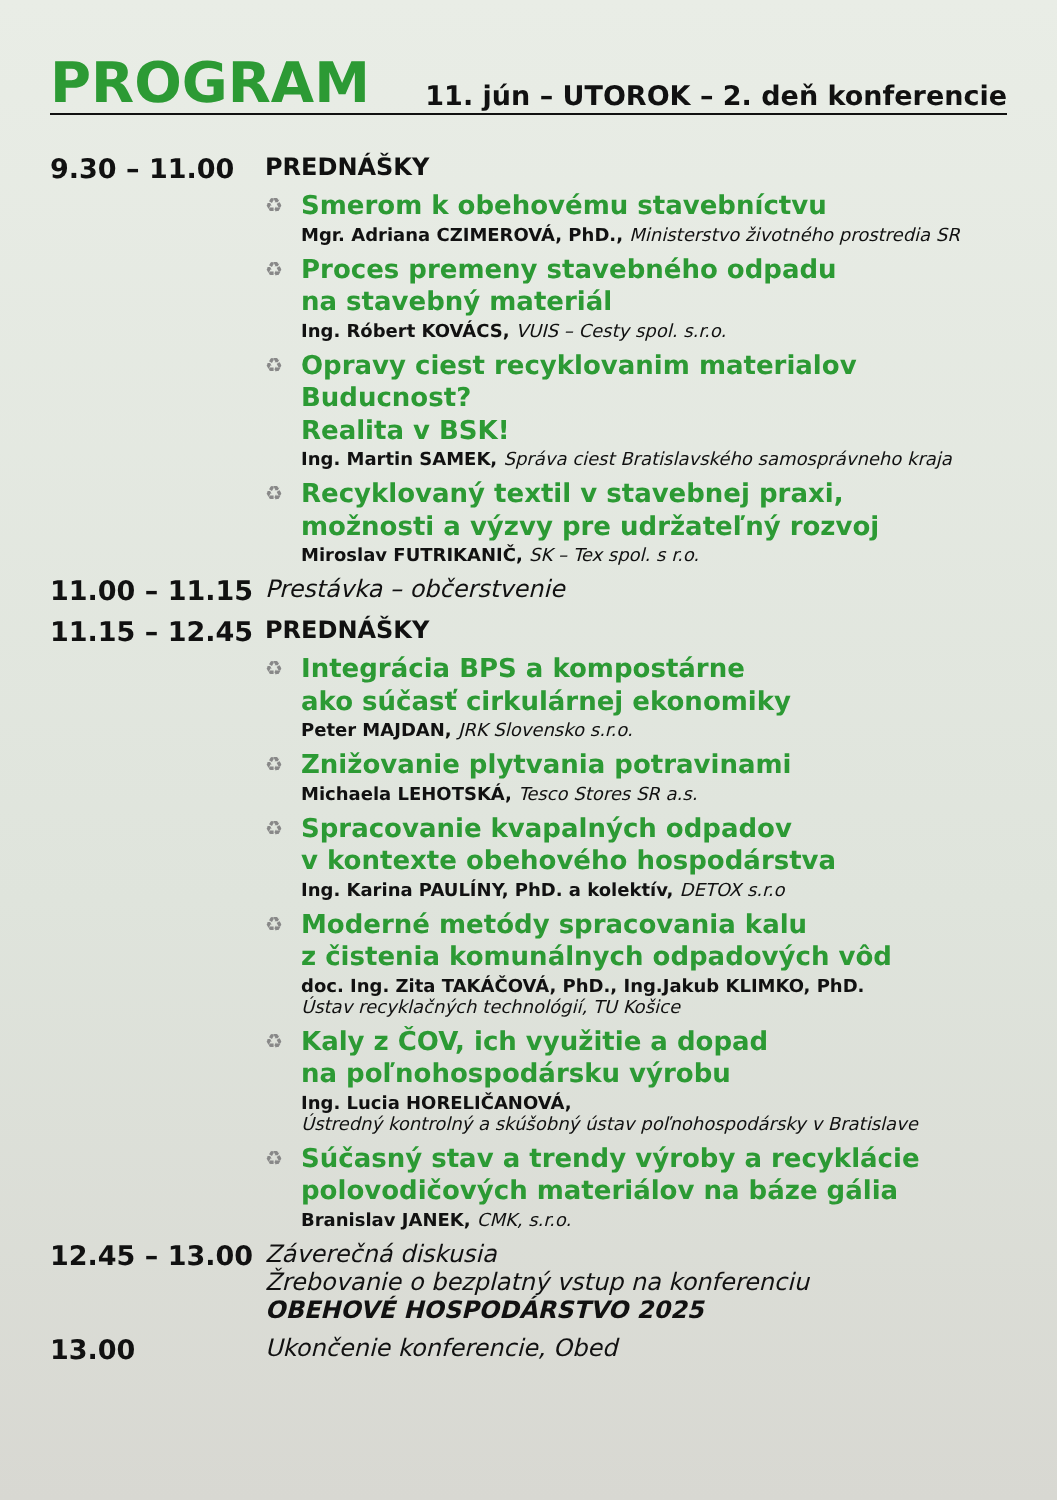PROGRAM
11. jún – UTOROK – 2. deň konferencie
9.30 – 11.00 PREDNÁŠKY
♻
Smerom k obehovému stavebníctvu
Mgr. Adriana CZIMEROVÁ, PhD., Ministerstvo životného prostredia SR
♻
Proces premeny stavebného odpadu
na stavebný materiál
Ing. Róbert KOVÁCS, VUIS – Cesty spol. s.r.o.
♻
Opravy ciest recyklovanim materialov Buducnost?
Realita v BSK!
Ing. Martin SAMEK, Správa ciest Bratislavského samosprávneho kraja
♻
Recyklovaný textil v stavebnej praxi,
možnosti a výzvy pre udržateľný rozvoj
Miroslav FUTRIKANIČ, SK – Tex spol. s r.o.
11.00 – 11.15 Prestávka – občerstvenie
11.15 – 12.45 PREDNÁŠKY
♻
Integrácia BPS a kompostárne
ako súčasť cirkulárnej ekonomiky
Peter MAJDAN, JRK Slovensko s.r.o.
♻
Znižovanie plytvania potravinami
Michaela LEHOTSKÁ, Tesco Stores SR a.s.
♻
Spracovanie kvapalných odpadov
v kontexte obehového hospodárstva
Ing. Karina PAULÍNY, PhD. a kolektív, DETOX s.r.o
♻
Moderné metódy spracovania kalu
z čistenia komunálnych odpadových vôd
doc. Ing. Zita TAKÁČOVÁ, PhD., Ing.Jakub KLIMKO, PhD.
Ústav recyklačných technológií, TU Košice
♻
Kaly z ČOV, ich využitie a dopad
na poľnohospodársku výrobu
Ing. Lucia HORELIČANOVÁ,
Ústredný kontrolný a skúšobný ústav poľnohospodársky v Bratislave
♻
Súčasný stav a trendy výroby a recyklácie
polovodičových materiálov na báze gália
Branislav JANEK, CMK, s.r.o.
12.45 – 13.00 Záverečná diskusia
Žrebovanie o bezplatný vstup na konferenciu
OBEHOVÉ HOSPODÁRSTVO 2025
13.00 Ukončenie konferencie, Obed